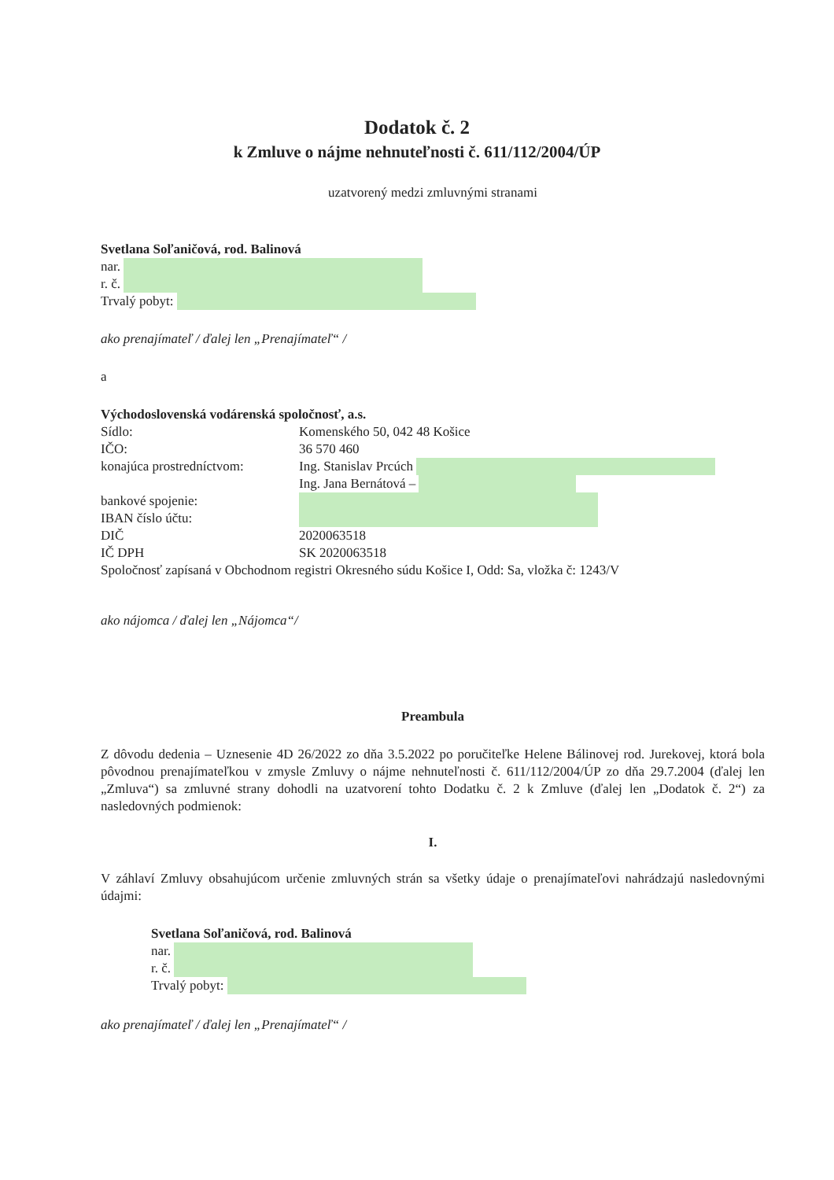Dodatok č. 2
k Zmluve o nájme nehnuteľnosti č. 611/112/2004/ÚP
uzatvorený medzi zmluvnými stranami
Svetlana Soľaničová, rod. Balinová
nar.
r. č.
Trvalý pobyt:
ako prenajímateľ / ďalej len „Prenajímateľ“ /
a
Východoslovenská vodárenská spoločnosť, a.s.
Sídlo: Komenského 50, 042 48 Košice
IČO: 36 570 460
konajúca prostredníctvom: Ing. Stanislav Prcúch
Ing. Jana Bernátová –
bankové spojenie:
IBAN číslo účtu:
DIČ 2020063518
IČ DPH SK 2020063518
Spoločnosť zapísaná v Obchodnom registri Okresného súdu Košice I, Odd: Sa, vložka č: 1243/V
ako nájomca / ďalej len „Nájomca“/
Preambula
Z dôvodu dedenia – Uznesenie 4D 26/2022 zo dňa 3.5.2022 po poručiteľke Helene Bálinovej rod. Jurekovej, ktorá bola pôvodnou prenajímateľkou v zmysle Zmluvy o nájme nehnuteľnosti č. 611/112/2004/ÚP zo dňa 29.7.2004 (ďalej len „Zmluva“) sa zmluvné strany dohodli na uzatvorení tohto Dodatku č. 2 k Zmluve (ďalej len „Dodatok č. 2“) za nasledovných podmienok:
I.
V záhlaví Zmluvy obsahujúcom určenie zmluvných strán sa všetky údaje o prenajímateľovi nahrádzajú nasledovnými údajmi:
Svetlana Soľaničová, rod. Balinová
nar.
r. č.
Trvalý pobyt:
ako prenajímateľ / ďalej len „Prenajímateľ“ /